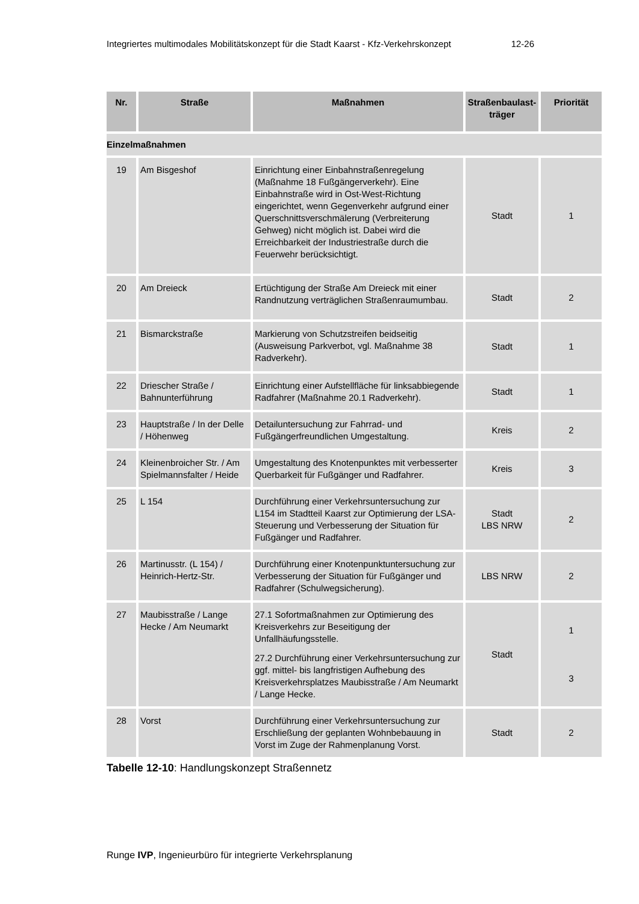Integriertes multimodales Mobilitätskonzept für die Stadt Kaarst - Kfz-Verkehrskonzept 12-26
| Nr. | Straße | Maßnahmen | Straßenbaulast-träger | Priorität |
| --- | --- | --- | --- | --- |
| Einzelmaßnahmen | | | | |
| 19 | Am Bisgeshof | Einrichtung einer Einbahnstraßenregelung (Maßnahme 18 Fußgängerverkehr). Eine Einbahnstraße wird in Ost-West-Richtung eingerichtet, wenn Gegenverkehr aufgrund einer Querschnittsverschmälerung (Verbreiterung Gehweg) nicht möglich ist. Dabei wird die Erreichbarkeit der Industriestraße durch die Feuerwehr berücksichtigt. | Stadt | 1 |
| 20 | Am Dreieck | Ertüchtigung der Straße Am Dreieck mit einer Randnutzung verträglichen Straßenraumumbau. | Stadt | 2 |
| 21 | Bismarckstraße | Markierung von Schutzstreifen beidseitig (Ausweisung Parkverbot, vgl. Maßnahme 38 Radverkehr). | Stadt | 1 |
| 22 | Driescher Straße / Bahnunterführung | Einrichtung einer Aufstellfläche für linksabbiegende Radfahrer (Maßnahme 20.1 Radverkehr). | Stadt | 1 |
| 23 | Hauptstraße / In der Delle / Höhenweg | Detailuntersuchung zur Fahrrad- und Fußgängerfreundlichen Umgestaltung. | Kreis | 2 |
| 24 | Kleinenbroicher Str. / Am Spielmannsfalter / Heide | Umgestaltung des Knotenpunktes mit verbesserter Querbarkeit für Fußgänger und Radfahrer. | Kreis | 3 |
| 25 | L 154 | Durchführung einer Verkehrsuntersuchung zur L154 im Stadtteil Kaarst zur Optimierung der LSA-Steuerung und Verbesserung der Situation für Fußgänger und Radfahrer. | Stadt LBS NRW | 2 |
| 26 | Martinusstr. (L 154) / Heinrich-Hertz-Str. | Durchführung einer Knotenpunktuntersuchung zur Verbesserung der Situation für Fußgänger und Radfahrer (Schulwegsicherung). | LBS NRW | 2 |
| 27 | Maubisstraße / Lange Hecke / Am Neumarkt | 27.1 Sofortmaßnahmen zur Optimierung des Kreisverkehrs zur Beseitigung der Unfallhäufungsstelle. 27.2 Durchführung einer Verkehrsuntersuchung zur ggf. mittel- bis langfristigen Aufhebung des Kreisverkehrsplatzes Maubisstraße / Am Neumarkt / Lange Hecke. | Stadt | 1 3 |
| 28 | Vorst | Durchführung einer Verkehrsuntersuchung zur Erschließung der geplanten Wohnbebauung in Vorst im Zuge der Rahmenplanung Vorst. | Stadt | 2 |
Tabelle 12-10: Handlungskonzept Straßennetz
Runge IVP, Ingenieurbüro für integrierte Verkehrsplanung